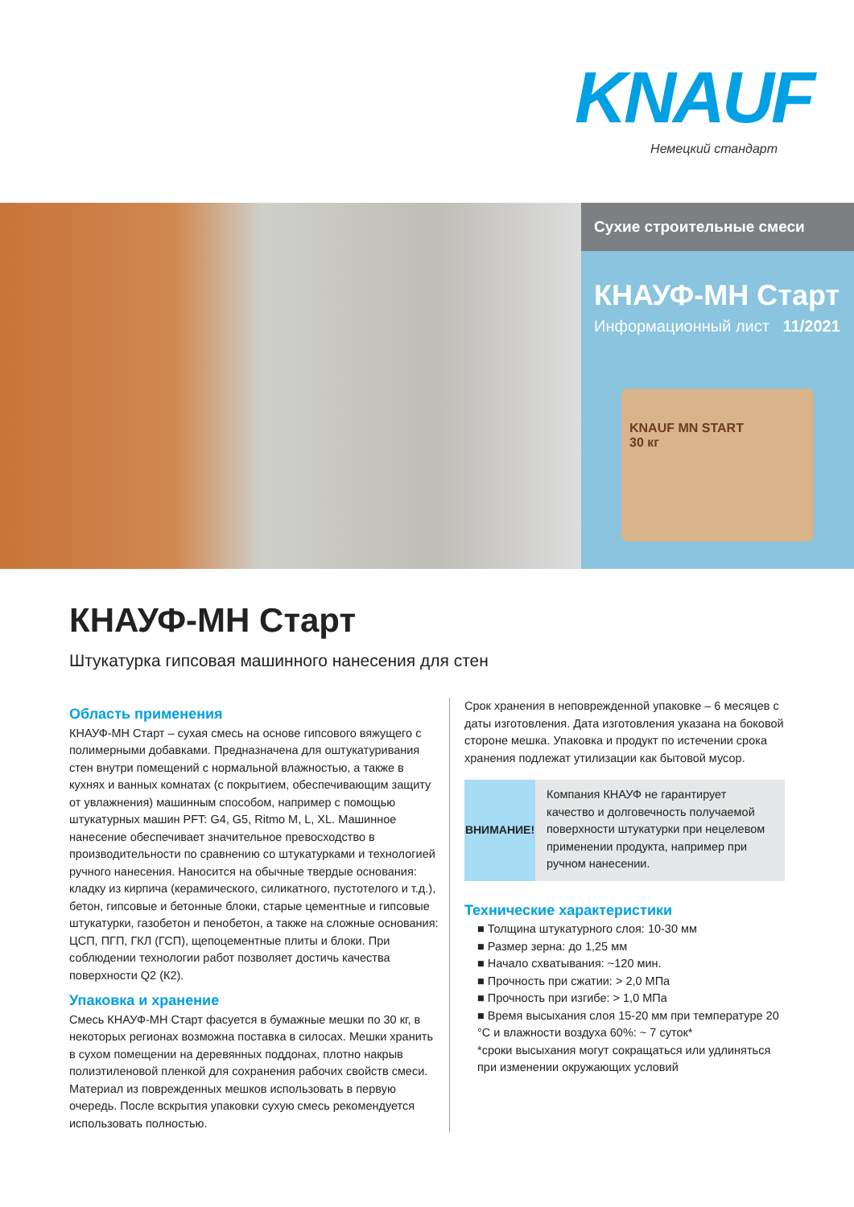KNAUF
Немецкий стандарт
Сухие строительные смеси
КНАУФ-МН Старт
Информационный лист 11/2021
KNAUF MN START
30 кг
КНАУФ-МН Старт
Штукатурка гипсовая машинного нанесения для стен
Область применения
КНАУФ-МН Старт – сухая смесь на основе гипсового вяжущего с полимерными добавками. Предназначена для оштукатуривания стен внутри помещений с нормальной влажностью, а также в кухнях и ванных комнатах (с покрытием, обеспечивающим защиту от увлажнения) машинным способом, например с помощью штукатурных машин PFT: G4, G5, Ritmo M, L, XL. Машинное нанесение обеспечивает значительное превосходство в производительности по сравнению со штукатурками и технологией ручного нанесения. Наносится на обычные твердые основания: кладку из кирпича (керамического, силикатного, пустотелого и т.д.), бетон, гипсовые и бетонные блоки, старые цементные и гипсовые штукатурки, газобетон и пенобетон, а также на сложные основания: ЦСП, ПГП, ГКЛ (ГСП), щепоцементные плиты и блоки. При соблюдении технологии работ позволяет достичь качества поверхности Q2 (К2).
Упаковка и хранение
Смесь КНАУФ-МН Старт фасуется в бумажные мешки по 30 кг, в некоторых регионах возможна поставка в силосах. Мешки хранить в сухом помещении на деревянных поддонах, плотно накрыв полиэтиленовой пленкой для сохранения рабочих свойств смеси. Материал из поврежденных мешков использовать в первую очередь. После вскрытия упаковки сухую смесь рекомендуется использовать полностью.
Срок хранения в неповрежденной упаковке – 6 месяцев с даты изготовления. Дата изготовления указана на боковой стороне мешка. Упаковка и продукт по истечении срока хранения подлежат утилизации как бытовой мусор.
ВНИМАНИЕ! Компания КНАУФ не гарантирует качество и долговечность получаемой поверхности штукатурки при нецелевом применении продукта, например при ручном нанесении.
Технические характеристики
■ Толщина штукатурного слоя: 10-30 мм
■ Размер зерна: до 1,25 мм
■ Начало схватывания: ~120 мин.
■ Прочность при сжатии: > 2,0 МПа
■ Прочность при изгибе: > 1,0 МПа
■ Время высыхания слоя 15-20 мм при температуре 20 °С и влажности воздуха 60%: ~ 7 суток*
*сроки высыхания могут сокращаться или удлиняться при изменении окружающих условий